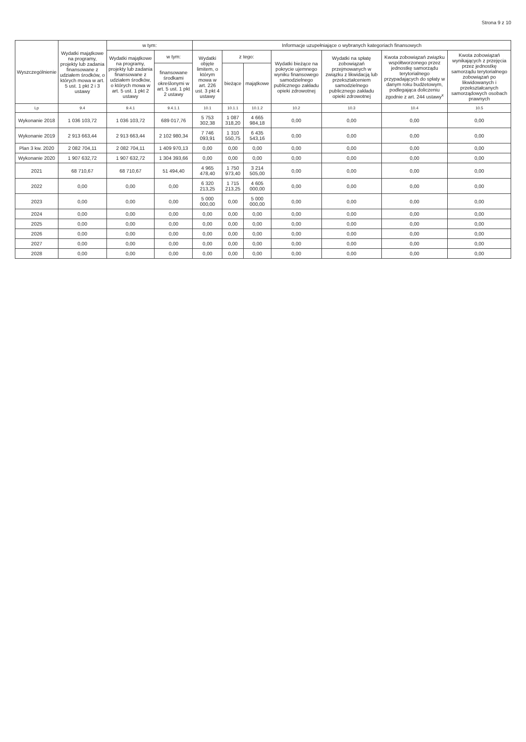Strona 9 z 10
| Wyszczególnienie | Wydatki majątkowe na programy, projekty lub zadania finansowane z udziałem środków, o których mowa w art. 5 ust. 1 pkt 2 i 3 ustawy | w tym: | | Informacje uzupełniające o wybranych kategoriach finansowych | | | | | | |
| --- | --- | --- | --- | --- | --- | --- | --- | --- | --- | --- |
| | | Wydatki majątkowe na programy, projekty lub zadania finansowane z udziałem środków, o których mowa w art. 5 ust. 1 pkt 2 ustawy | w tym: | Wydatki objęte limitem, o którym mowa w art. 226 ust. 3 pkt 4 ustawy | z tego: | | Wydatki bieżące na pokrycie ujemnego wyniku finansowego samodzielnego publicznego zakładu opieki zdrowotnej | Wydatki na spłatę zobowiązań przejmowanych w związku z likwidacją lub przekształceniem samodzielnego publicznego zakładu opieki zdrowotnej | Kwota zobowiązań związku współtworzonego przez jednostkę samorządu terytorialnego przypadających do spłaty w danym roku budżetowym, podlegająca doliczeniu zgodnie z art. 244 ustawy<sup>x</sup> | Kwota zobowiązań wynikających z przejęcia przez jednostkę samorządu terytorialnego zobowiązań po likwidowanych i przekształcanych samorządowych osobach prawnych |
| | | | finansowane środkami określonymi w art. 5 ust. 1 pkt 2 ustawy | | bieżące | majątkowe | | | | |
| Lp | 9.4 | 9.4.1 | 9.4.1.1 | 10.1 | 10.1.1 | 10.1.2 | 10.2 | 10.3 | 10.4 | 10.5 |
| Wykonanie 2018 | 1 036 103,72 | 1 036 103,72 | 689 017,76 | 5 753 302,38 | 1 087 318,20 | 4 665 984,18 | 0,00 | 0,00 | 0,00 | 0,00 |
| Wykonanie 2019 | 2 913 663,44 | 2 913 663,44 | 2 102 980,34 | 7 746 093,91 | 1 310 550,75 | 6 435 543,16 | 0,00 | 0,00 | 0,00 | 0,00 |
| Plan 3 kw. 2020 | 2 082 704,11 | 2 082 704,11 | 1 409 970,13 | 0,00 | 0,00 | 0,00 | 0,00 | 0,00 | 0,00 | 0,00 |
| Wykonanie 2020 | 1 907 632,72 | 1 907 632,72 | 1 304 393,66 | 0,00 | 0,00 | 0,00 | 0,00 | 0,00 | 0,00 | 0,00 |
| 2021 | 68 710,67 | 68 710,67 | 51 494,40 | 4 965 478,40 | 1 750 973,40 | 3 214 505,00 | 0,00 | 0,00 | 0,00 | 0,00 |
| 2022 | 0,00 | 0,00 | 0,00 | 6 320 213,25 | 1 715 213,25 | 4 605 000,00 | 0,00 | 0,00 | 0,00 | 0,00 |
| 2023 | 0,00 | 0,00 | 0,00 | 5 000 000,00 | 0,00 | 5 000 000,00 | 0,00 | 0,00 | 0,00 | 0,00 |
| 2024 | 0,00 | 0,00 | 0,00 | 0,00 | 0,00 | 0,00 | 0,00 | 0,00 | 0,00 | 0,00 |
| 2025 | 0,00 | 0,00 | 0,00 | 0,00 | 0,00 | 0,00 | 0,00 | 0,00 | 0,00 | 0,00 |
| 2026 | 0,00 | 0,00 | 0,00 | 0,00 | 0,00 | 0,00 | 0,00 | 0,00 | 0,00 | 0,00 |
| 2027 | 0,00 | 0,00 | 0,00 | 0,00 | 0,00 | 0,00 | 0,00 | 0,00 | 0,00 | 0,00 |
| 2028 | 0,00 | 0,00 | 0,00 | 0,00 | 0,00 | 0,00 | 0,00 | 0,00 | 0,00 | 0,00 |